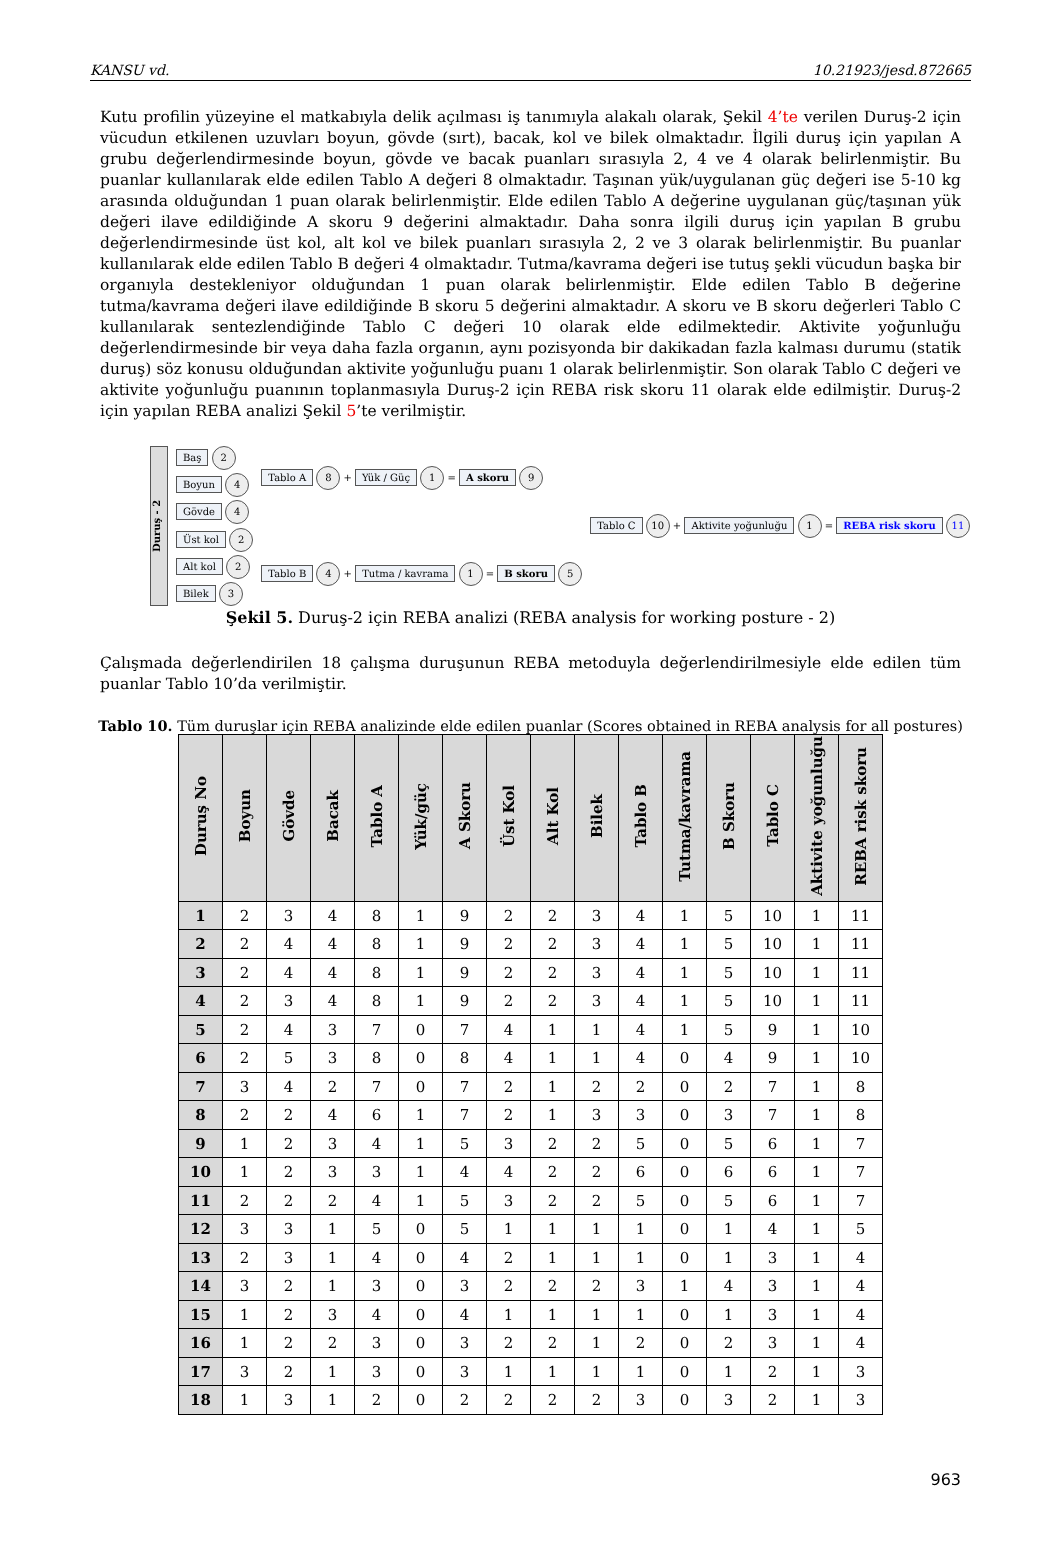KANSU vd. 10.21923/jesd.872665
Kutu profilin yüzeyine el matkabıyla delik açılması iş tanımıyla alakalı olarak, Şekil 4’te verilen Duruş-2 için vücudun etkilenen uzuvları boyun, gövde (sırt), bacak, kol ve bilek olmaktadır. İlgili duruş için yapılan A grubu değerlendirmesinde boyun, gövde ve bacak puanları sırasıyla 2, 4 ve 4 olarak belirlenmiştir. Bu puanlar kullanılarak elde edilen Tablo A değeri 8 olmaktadır. Taşınan yük/uygulanan güç değeri ise 5-10 kg arasında olduğundan 1 puan olarak belirlenmiştir. Elde edilen Tablo A değerine uygulanan güç/taşınan yük değeri ilave edildiğinde A skoru 9 değerini almaktadır. Daha sonra ilgili duruş için yapılan B grubu değerlendirmesinde üst kol, alt kol ve bilek puanları sırasıyla 2, 2 ve 3 olarak belirlenmiştir. Bu puanlar kullanılarak elde edilen Tablo B değeri 4 olmaktadır. Tutma/kavrama değeri ise tutuş şekli vücudun başka bir organıyla destekleniyor olduğundan 1 puan olarak belirlenmiştir. Elde edilen Tablo B değerine tutma/kavrama değeri ilave edildiğinde B skoru 5 değerini almaktadır. A skoru ve B skoru değerleri Tablo C kullanılarak sentezlendiğinde Tablo C değeri 10 olarak elde edilmektedir. Aktivite yoğunluğu değerlendirmesinde bir veya daha fazla organın, aynı pozisyonda bir dakikadan fazla kalması durumu (statik duruş) söz konusu olduğundan aktivite yoğunluğu puanı 1 olarak belirlenmiştir. Son olarak Tablo C değeri ve aktivite yoğunluğu puanının toplanmasıyla Duruş-2 için REBA risk skoru 11 olarak elde edilmiştir. Duruş-2 için yapılan REBA analizi Şekil 5’te verilmiştir.
Duruş - 2
Baş 2
Boyun 4
Gövde 4
Üst kol 2
Alt kol 2
Bilek 3
Tablo A 8 + Yük / Güç 1 = A skoru 9
Tablo B 4 + Tutma / kavrama 1 = B skoru 5
Tablo C 10 + Aktivite yoğunluğu 1 = REBA risk skoru 11
Şekil 5. Duruş-2 için REBA analizi (REBA analysis for working posture - 2)
Çalışmada değerlendirilen 18 çalışma duruşunun REBA metoduyla değerlendirilmesiyle elde edilen tüm puanlar Tablo 10’da verilmiştir.
Tablo 10. Tüm duruşlar için REBA analizinde elde edilen puanlar (Scores obtained in REBA analysis for all postures)
| Duruş No | Boyun | Gövde | Bacak | Tablo A | Yük/güç | A Skoru | Üst Kol | Alt Kol | Bilek | Tablo B | Tutma/kavrama | B Skoru | Tablo C | Aktivite yoğunluğu | REBA risk skoru |
| --- | --- | --- | --- | --- | --- | --- | --- | --- | --- | --- | --- | --- | --- | --- | --- |
| 1 | 2 | 3 | 4 | 8 | 1 | 9 | 2 | 2 | 3 | 4 | 1 | 5 | 10 | 1 | 11 |
| 2 | 2 | 4 | 4 | 8 | 1 | 9 | 2 | 2 | 3 | 4 | 1 | 5 | 10 | 1 | 11 |
| 3 | 2 | 4 | 4 | 8 | 1 | 9 | 2 | 2 | 3 | 4 | 1 | 5 | 10 | 1 | 11 |
| 4 | 2 | 3 | 4 | 8 | 1 | 9 | 2 | 2 | 3 | 4 | 1 | 5 | 10 | 1 | 11 |
| 5 | 2 | 4 | 3 | 7 | 0 | 7 | 4 | 1 | 1 | 4 | 1 | 5 | 9 | 1 | 10 |
| 6 | 2 | 5 | 3 | 8 | 0 | 8 | 4 | 1 | 1 | 4 | 0 | 4 | 9 | 1 | 10 |
| 7 | 3 | 4 | 2 | 7 | 0 | 7 | 2 | 1 | 2 | 2 | 0 | 2 | 7 | 1 | 8 |
| 8 | 2 | 2 | 4 | 6 | 1 | 7 | 2 | 1 | 3 | 3 | 0 | 3 | 7 | 1 | 8 |
| 9 | 1 | 2 | 3 | 4 | 1 | 5 | 3 | 2 | 2 | 5 | 0 | 5 | 6 | 1 | 7 |
| 10 | 1 | 2 | 3 | 3 | 1 | 4 | 4 | 2 | 2 | 6 | 0 | 6 | 6 | 1 | 7 |
| 11 | 2 | 2 | 2 | 4 | 1 | 5 | 3 | 2 | 2 | 5 | 0 | 5 | 6 | 1 | 7 |
| 12 | 3 | 3 | 1 | 5 | 0 | 5 | 1 | 1 | 1 | 1 | 0 | 1 | 4 | 1 | 5 |
| 13 | 2 | 3 | 1 | 4 | 0 | 4 | 2 | 1 | 1 | 1 | 0 | 1 | 3 | 1 | 4 |
| 14 | 3 | 2 | 1 | 3 | 0 | 3 | 2 | 2 | 2 | 3 | 1 | 4 | 3 | 1 | 4 |
| 15 | 1 | 2 | 3 | 4 | 0 | 4 | 1 | 1 | 1 | 1 | 0 | 1 | 3 | 1 | 4 |
| 16 | 1 | 2 | 2 | 3 | 0 | 3 | 2 | 2 | 1 | 2 | 0 | 2 | 3 | 1 | 4 |
| 17 | 3 | 2 | 1 | 3 | 0 | 3 | 1 | 1 | 1 | 1 | 0 | 1 | 2 | 1 | 3 |
| 18 | 1 | 3 | 1 | 2 | 0 | 2 | 2 | 2 | 2 | 3 | 0 | 3 | 2 | 1 | 3 |
963